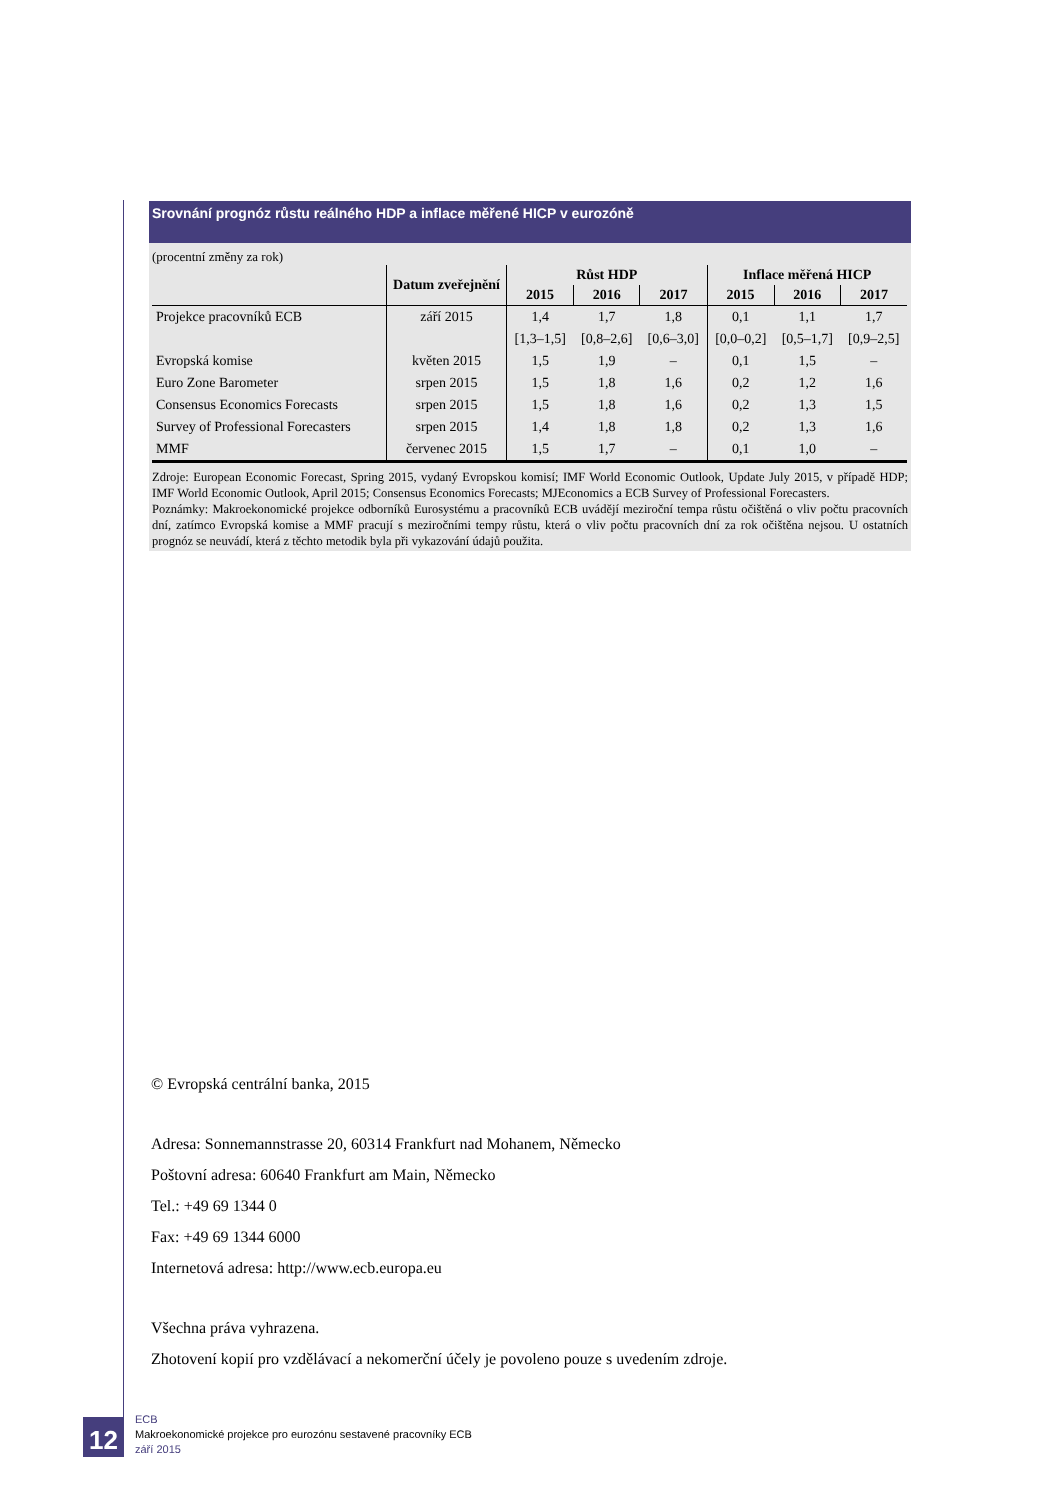Srovnání prognóz růstu reálného HDP a inflace měřené HICP v eurozóně
(procentní změny za rok)
| | Datum zveřejnění | Růst HDP | | | Inflace měřená HICP | | |
| --- | --- | --- | --- | --- | --- | --- | --- |
| | | 2015 | 2016 | 2017 | 2015 | 2016 | 2017 |
| Projekce pracovníků ECB | září 2015 | 1,4 | 1,7 | 1,8 | 0,1 | 1,1 | 1,7 |
| | | [1,3–1,5] | [0,8–2,6] | [0,6–3,0] | [0,0–0,2] | [0,5–1,7] | [0,9–2,5] |
| Evropská komise | květen 2015 | 1,5 | 1,9 | – | 0,1 | 1,5 | – |
| Euro Zone Barometer | srpen 2015 | 1,5 | 1,8 | 1,6 | 0,2 | 1,2 | 1,6 |
| Consensus Economics Forecasts | srpen 2015 | 1,5 | 1,8 | 1,6 | 0,2 | 1,3 | 1,5 |
| Survey of Professional Forecasters | srpen 2015 | 1,4 | 1,8 | 1,8 | 0,2 | 1,3 | 1,6 |
| MMF | červenec 2015 | 1,5 | 1,7 | – | 0,1 | 1,0 | – |
Zdroje: European Economic Forecast, Spring 2015, vydaný Evropskou komisí; IMF World Economic Outlook, Update July 2015, v případě HDP; IMF World Economic Outlook, April 2015; Consensus Economics Forecasts; MJEconomics a ECB Survey of Professional Forecasters.
Poznámky: Makroekonomické projekce odborníků Eurosystému a pracovníků ECB uvádějí meziroční tempa růstu očištěná o vliv počtu pracovních dní, zatímco Evropská komise a MMF pracují s meziročními tempy růstu, která o vliv počtu pracovních dní za rok očištěna nejsou. U ostatních prognóz se neuvádí, která z těchto metodik byla při vykazování údajů použita.
© Evropská centrální banka, 2015
Adresa: Sonnemannstrasse 20, 60314 Frankfurt nad Mohanem, Německo
Poštovní adresa: 60640 Frankfurt am Main, Německo
Tel.: +49 69 1344 0
Fax: +49 69 1344 6000
Internetová adresa: http://www.ecb.europa.eu
Všechna práva vyhrazena.
Zhotovení kopií pro vzdělávací a nekomerční účely je povoleno pouze s uvedením zdroje.
12
ECB
Makroekonomické projekce pro eurozónu sestavené pracovníky ECB
září 2015